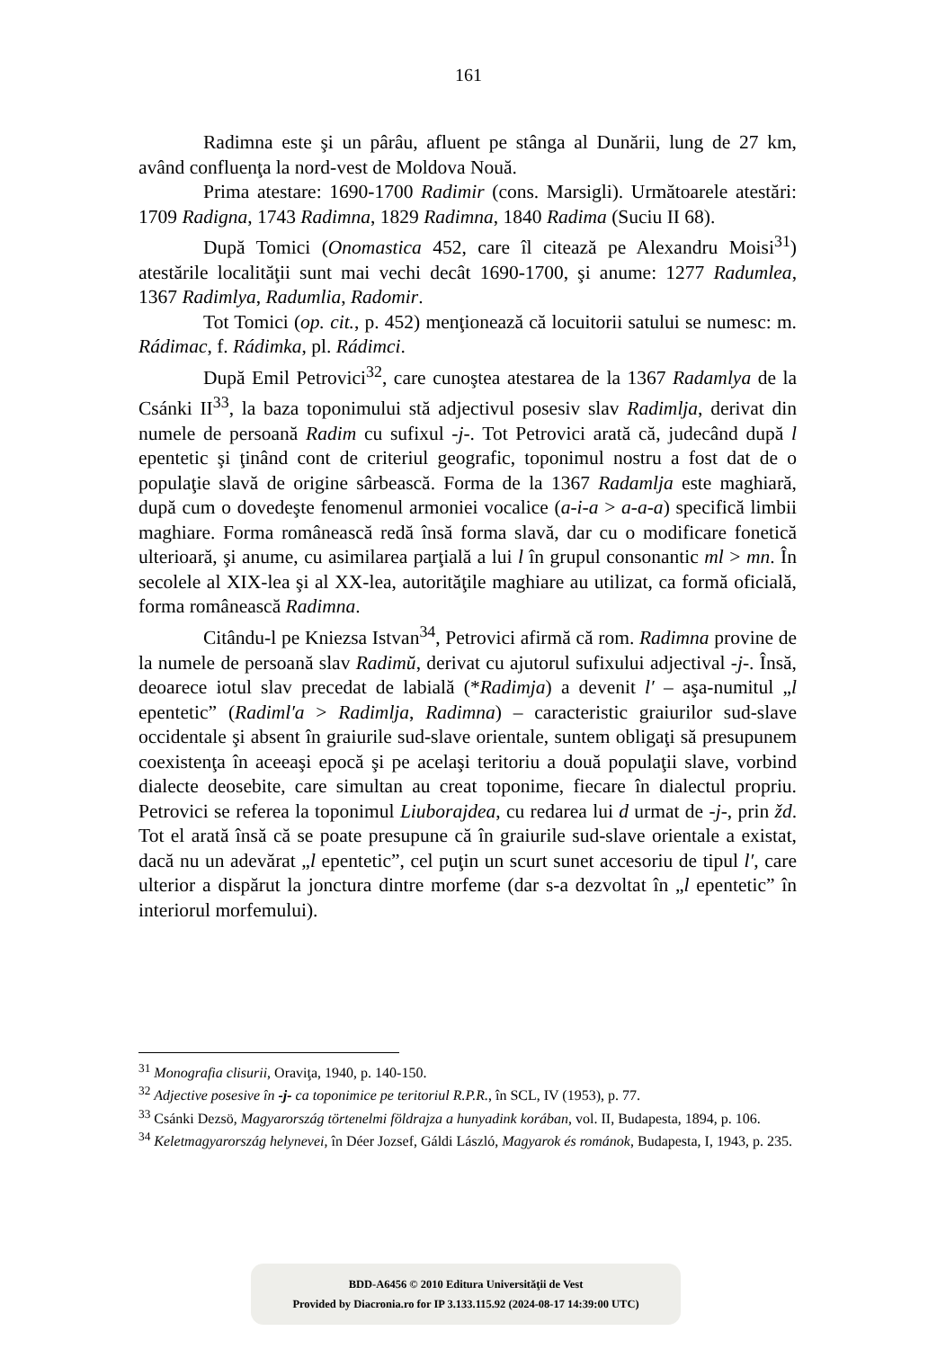161
Radimna este şi un pârâu, afluent pe stânga al Dunării, lung de 27 km, având confluenţa la nord-vest de Moldova Nouă.
Prima atestare: 1690-1700 Radimir (cons. Marsigli). Următoarele atestări: 1709 Radigna, 1743 Radimna, 1829 Radimna, 1840 Radima (Suciu II 68).
După Tomici (Onomastica 452, care îl citează pe Alexandru Moisi<sup>31</sup>) atestările localităţii sunt mai vechi decât 1690-1700, şi anume: 1277 Radumlea, 1367 Radimlya, Radumlia, Radomir.
Tot Tomici (op. cit., p. 452) menţionează că locuitorii satului se numesc: m. Rádimac, f. Rádimka, pl. Rádimci.
După Emil Petrovici<sup>32</sup>, care cunoştea atestarea de la 1367 Radamlya de la Csánki II<sup>33</sup>, la baza toponimului stă adjectivul posesiv slav Radimlja, derivat din numele de persoană Radim cu sufixul -j-. Tot Petrovici arată că, judecând după l epentetic şi ţinând cont de criteriul geografic, toponimul nostru a fost dat de o populaţie slavă de origine sârbească. Forma de la 1367 Radamlja este maghiară, după cum o dovedeşte fenomenul armoniei vocalice (a-i-a > a-a-a) specifică limbii maghiare. Forma românească redă însă forma slavă, dar cu o modificare fonetică ulterioară, şi anume, cu asimilarea parţială a lui l în grupul consonantic ml > mn. În secolele al XIX-lea şi al XX-lea, autorităţile maghiare au utilizat, ca formă oficială, forma românească Radimna.
Citându-l pe Kniezsa Istvan<sup>34</sup>, Petrovici afirmă că rom. Radimna provine de la numele de persoană slav Radimŭ, derivat cu ajutorul sufixului adjectival -j-. Însă, deoarece iotul slav precedat de labială (*Radimja) a devenit l′ – aşa-numitul „l epentetic” (Radiml′a > Radimlja, Radimna) – caracteristic graiurilor sud-slave occidentale şi absent în graiurile sud-slave orientale, suntem obligaţi să presupunem coexistenţa în aceeaşi epocă şi pe acelaşi teritoriu a două populaţii slave, vorbind dialecte deosebite, care simultan au creat toponime, fiecare în dialectul propriu. Petrovici se referea la toponimul Liuborajdea, cu redarea lui d urmat de -j-, prin žd. Tot el arată însă că se poate presupune că în graiurile sud-slave orientale a existat, dacă nu un adevărat „l epentetic”, cel puţin un scurt sunet accesoriu de tipul l′, care ulterior a dispărut la jonctura dintre morfeme (dar s-a dezvoltat în „l epentetic” în interiorul morfemului).
<sup>31</sup> Monografia clisurii, Oraviţa, 1940, p. 140-150.
<sup>32</sup> Adjective posesive în -j- ca toponimice pe teritoriul R.P.R., în SCL, IV (1953), p. 77.
<sup>33</sup> Csánki Dezsö, Magyarország törtenelmi földrajza a hunyadink korában, vol. II, Budapesta, 1894, p. 106.
<sup>34</sup> Keletmagyarország helynevei, în Déer Jozsef, Gáldi László, Magyarok és románok, Budapesta, I, 1943, p. 235.
BDD-A6456 © 2010 Editura Universităţii de Vest
Provided by Diacronia.ro for IP 3.133.115.92 (2024-08-17 14:39:00 UTC)